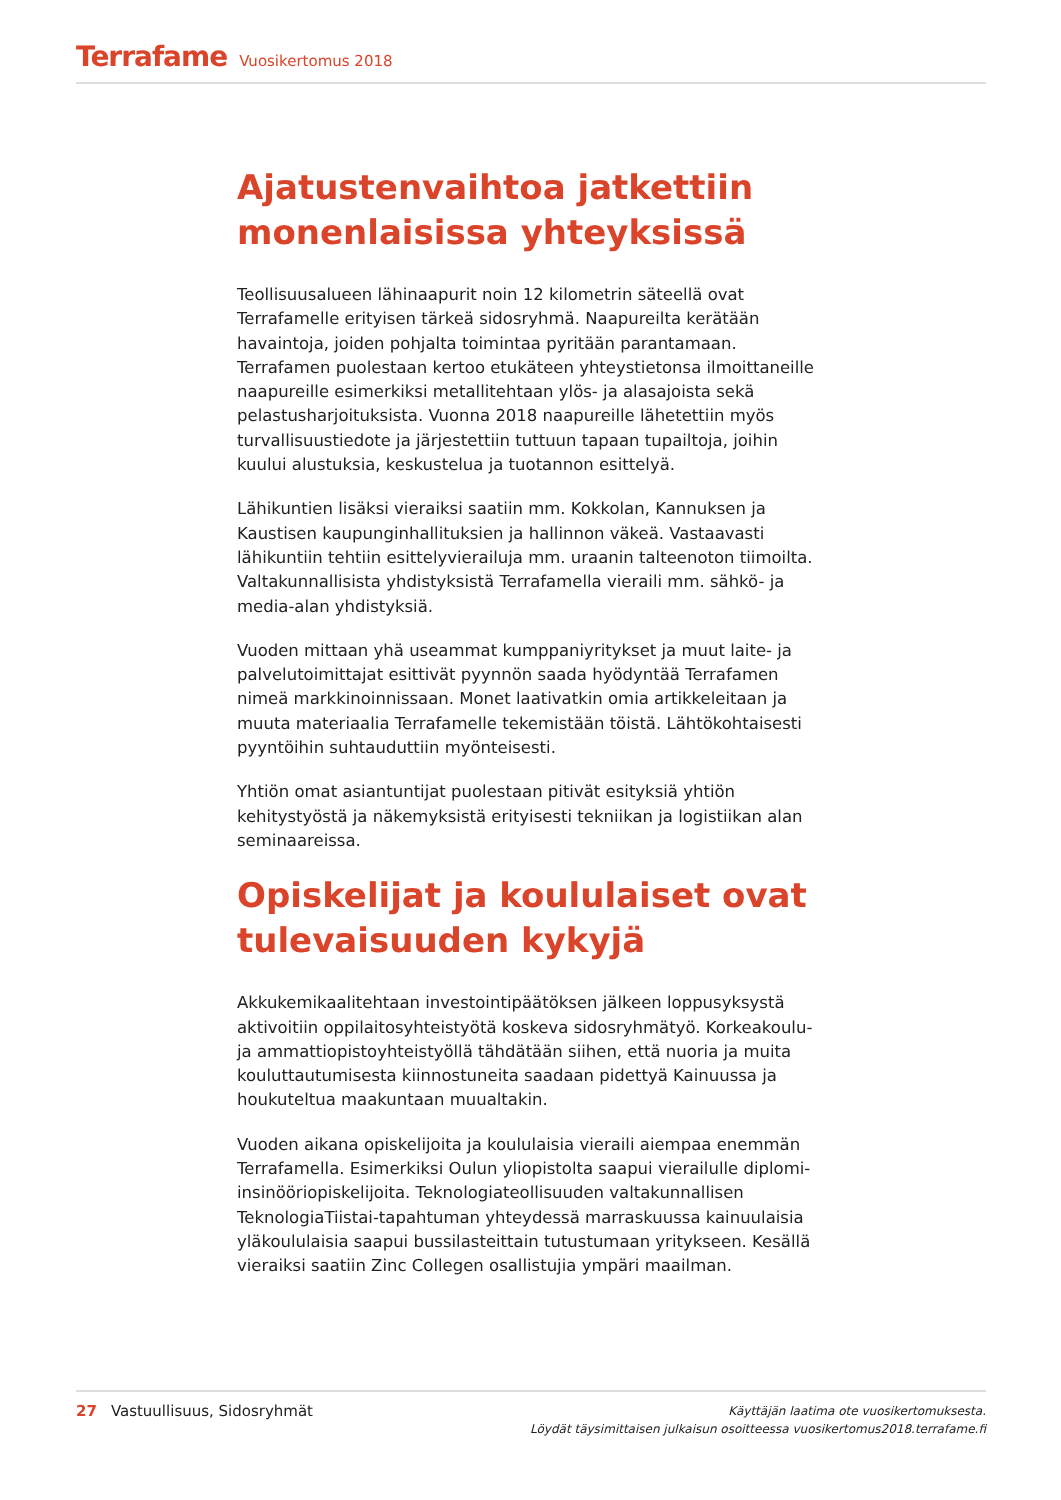Terrafame Vuosikertomus 2018
Ajatustenvaihtoa jatkettiin monenlaisissa yhteyksissä
Teollisuusalueen lähinaapurit noin 12 kilometrin säteellä ovat Terrafamelle erityisen tärkeä sidosryhmä. Naapureilta kerätään havaintoja, joiden pohjalta toimintaa pyritään parantamaan. Terrafamen puolestaan kertoo etukäteen yhteystietonsa ilmoittaneille naapureille esimerkiksi metallitehtaan ylös- ja alasajoista sekä pelastusharjoituksista. Vuonna 2018 naapureille lähetettiin myös turvallisuustiedote ja järjestettiin tuttuun tapaan tupailtoja, joihin kuului alustuksia, keskustelua ja tuotannon esittelyä.
Lähikuntien lisäksi vieraiksi saatiin mm. Kokkolan, Kannuksen ja Kaustisen kaupunginhallituksien ja hallinnon väkeä. Vastaavasti lähikuntiin tehtiin esittelyvierailuja mm. uraanin talteenoton tiimoilta. Valtakunnallisista yhdistyksistä Terrafamella vieraili mm. sähkö- ja media-alan yhdistyksiä.
Vuoden mittaan yhä useammat kumppaniyritykset ja muut laite- ja palvelutoimittajat esittivät pyynnön saada hyödyntää Terrafamen nimeä markkinoinnissaan. Monet laativatkin omia artikkeleitaan ja muuta materiaalia Terrafamelle tekemistään töistä. Lähtökohtaisesti pyyntöihin suhtauduttiin myönteisesti.
Yhtiön omat asiantuntijat puolestaan pitivät esityksiä yhtiön kehitystyöstä ja näkemyksistä erityisesti tekniikan ja logistiikan alan seminaareissa.
Opiskelijat ja koululaiset ovat tulevaisuuden kykyjä
Akkukemikaalitehtaan investointipäätöksen jälkeen loppusyksystä aktivoitiin oppilaitosyhteistyötä koskeva sidosryhmätyö. Korkeakoulu- ja ammattiopistoyhteistyöllä tähdätään siihen, että nuoria ja muita kouluttautumisesta kiinnostuneita saadaan pidettyä Kainuussa ja houkuteltua maakuntaan muualtakin.
Vuoden aikana opiskelijoita ja koululaisia vieraili aiempaa enemmän Terrafamella. Esimerkiksi Oulun yliopistolta saapui vierailulle diplomi-insinööriopiskelijoita. Teknologiateollisuuden valtakunnallisen TeknologiaTiistai-tapahtuman yhteydessä marraskuussa kainuulaisia yläkoululaisia saapui bussilasteittain tutustumaan yritykseen. Kesällä vieraiksi saatiin Zinc Collegen osallistujia ympäri maailman.
27 Vastuullisuus, Sidosryhmät
Käyttäjän laatima ote vuosikertomuksesta.
Löydät täysimittaisen julkaisun osoitteessa vuosikertomus2018.terrafame.fi